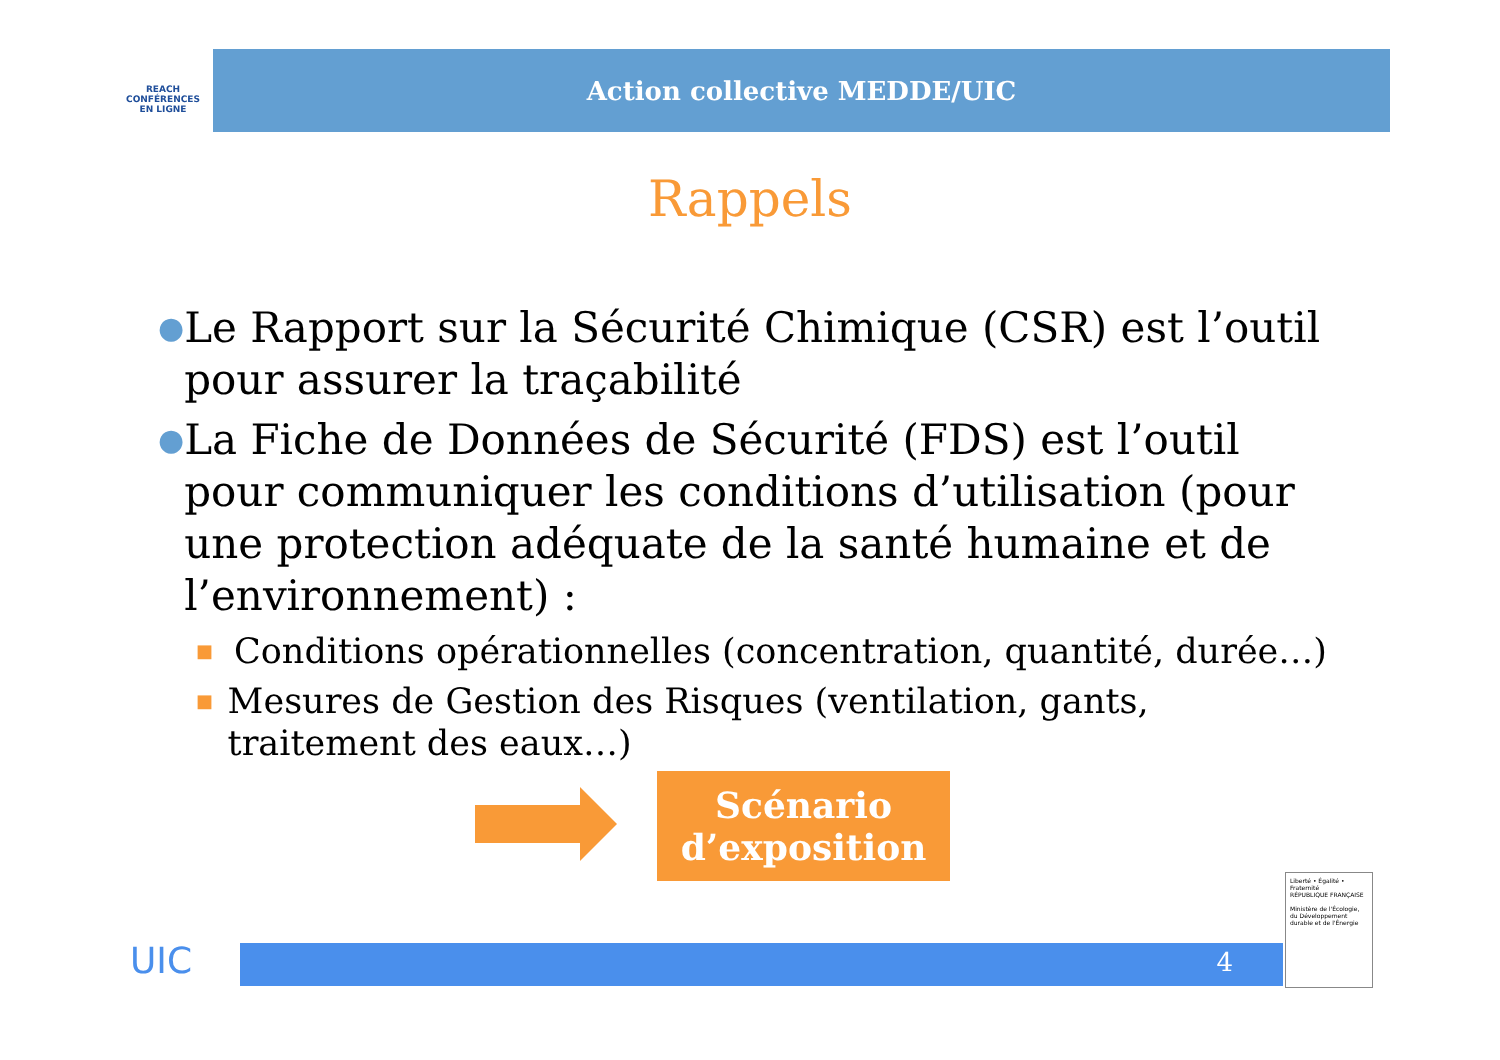REACH
CONFÉRENCES
EN LIGNE
Action collective MEDDE/UIC
Rappels
●
Le Rapport sur la Sécurité Chimique (CSR) est l’outil pour assurer la traçabilité
●
La Fiche de Données de Sécurité (FDS) est l’outil pour communiquer les conditions d’utilisation (pour une protection adéquate de la santé humaine et de l’environnement) :
■
Conditions opérationnelles (concentration, quantité, durée…)
■
Mesures de Gestion des Risques (ventilation, gants, traitement des eaux…)
Scénario
d’exposition
UIC 4
Liberté • Égalité • Fraternité
RÉPUBLIQUE FRANÇAISE
Ministère de l'Écologie, du Développement durable et de l'Énergie